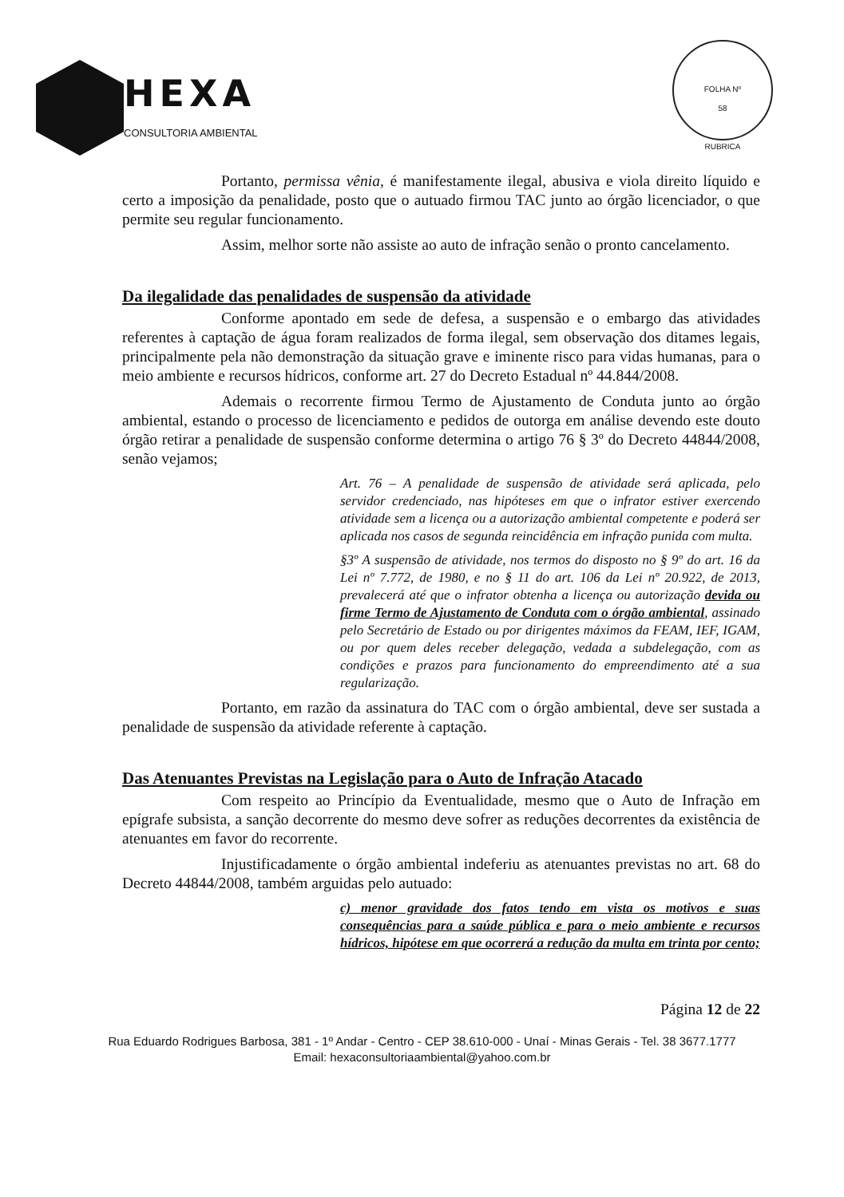HEXA
CONSULTORIA AMBIENTAL
FOLHA Nº
58
RUBRICA
Portanto, permissa vênia, é manifestamente ilegal, abusiva e viola direito líquido e certo a imposição da penalidade, posto que o autuado firmou TAC junto ao órgão licenciador, o que permite seu regular funcionamento.
Assim, melhor sorte não assiste ao auto de infração senão o pronto cancelamento.
Da ilegalidade das penalidades de suspensão da atividade
Conforme apontado em sede de defesa, a suspensão e o embargo das atividades referentes à captação de água foram realizados de forma ilegal, sem observação dos ditames legais, principalmente pela não demonstração da situação grave e iminente risco para vidas humanas, para o meio ambiente e recursos hídricos, conforme art. 27 do Decreto Estadual nº 44.844/2008.
Ademais o recorrente firmou Termo de Ajustamento de Conduta junto ao órgão ambiental, estando o processo de licenciamento e pedidos de outorga em análise devendo este douto órgão retirar a penalidade de suspensão conforme determina o artigo 76 § 3º do Decreto 44844/2008, senão vejamos;
Art. 76 – A penalidade de suspensão de atividade será aplicada, pelo servidor credenciado, nas hipóteses em que o infrator estiver exercendo atividade sem a licença ou a autorização ambiental competente e poderá ser aplicada nos casos de segunda reincidência em infração punida com multa.
§3º A suspensão de atividade, nos termos do disposto no § 9º do art. 16 da Lei nº 7.772, de 1980, e no § 11 do art. 106 da Lei nº 20.922, de 2013, prevalecerá até que o infrator obtenha a licença ou autorização devida ou firme Termo de Ajustamento de Conduta com o órgão ambiental, assinado pelo Secretário de Estado ou por dirigentes máximos da FEAM, IEF, IGAM, ou por quem deles receber delegação, vedada a subdelegação, com as condições e prazos para funcionamento do empreendimento até a sua regularização.
Portanto, em razão da assinatura do TAC com o órgão ambiental, deve ser sustada a penalidade de suspensão da atividade referente à captação.
Das Atenuantes Previstas na Legislação para o Auto de Infração Atacado
Com respeito ao Princípio da Eventualidade, mesmo que o Auto de Infração em epígrafe subsista, a sanção decorrente do mesmo deve sofrer as reduções decorrentes da existência de atenuantes em favor do recorrente.
Injustificadamente o órgão ambiental indeferiu as atenuantes previstas no art. 68 do Decreto 44844/2008, também arguidas pelo autuado:
c) menor gravidade dos fatos tendo em vista os motivos e suas consequências para a saúde pública e para o meio ambiente e recursos hídricos, hipótese em que ocorrerá a redução da multa em trinta por cento;
Página 12 de 22
Rua Eduardo Rodrigues Barbosa, 381 - 1º Andar - Centro - CEP 38.610-000 - Unaí - Minas Gerais - Tel. 38 3677.1777
Email: hexaconsultoriaambiental@yahoo.com.br